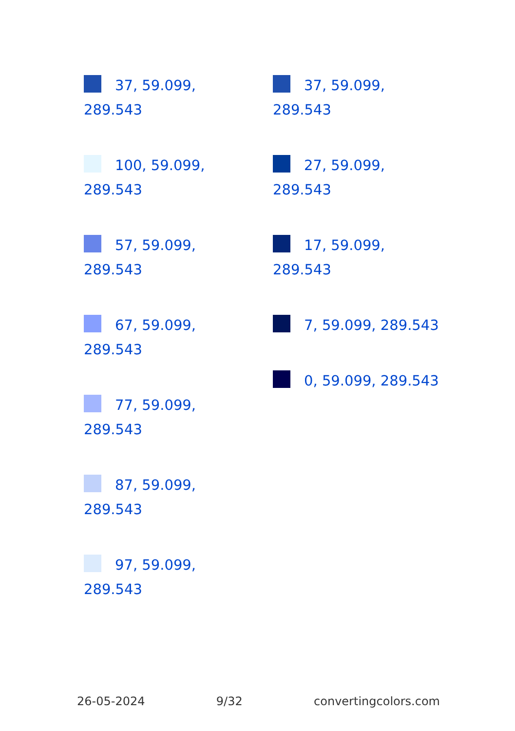37, 59.099, 289.543
100, 59.099, 289.543
57, 59.099, 289.543
67, 59.099, 289.543
77, 59.099, 289.543
87, 59.099, 289.543
97, 59.099, 289.543
37, 59.099, 289.543
27, 59.099, 289.543
17, 59.099, 289.543
7, 59.099, 289.543
0, 59.099, 289.543
26-05-2024 9/32 convertingcolors.com